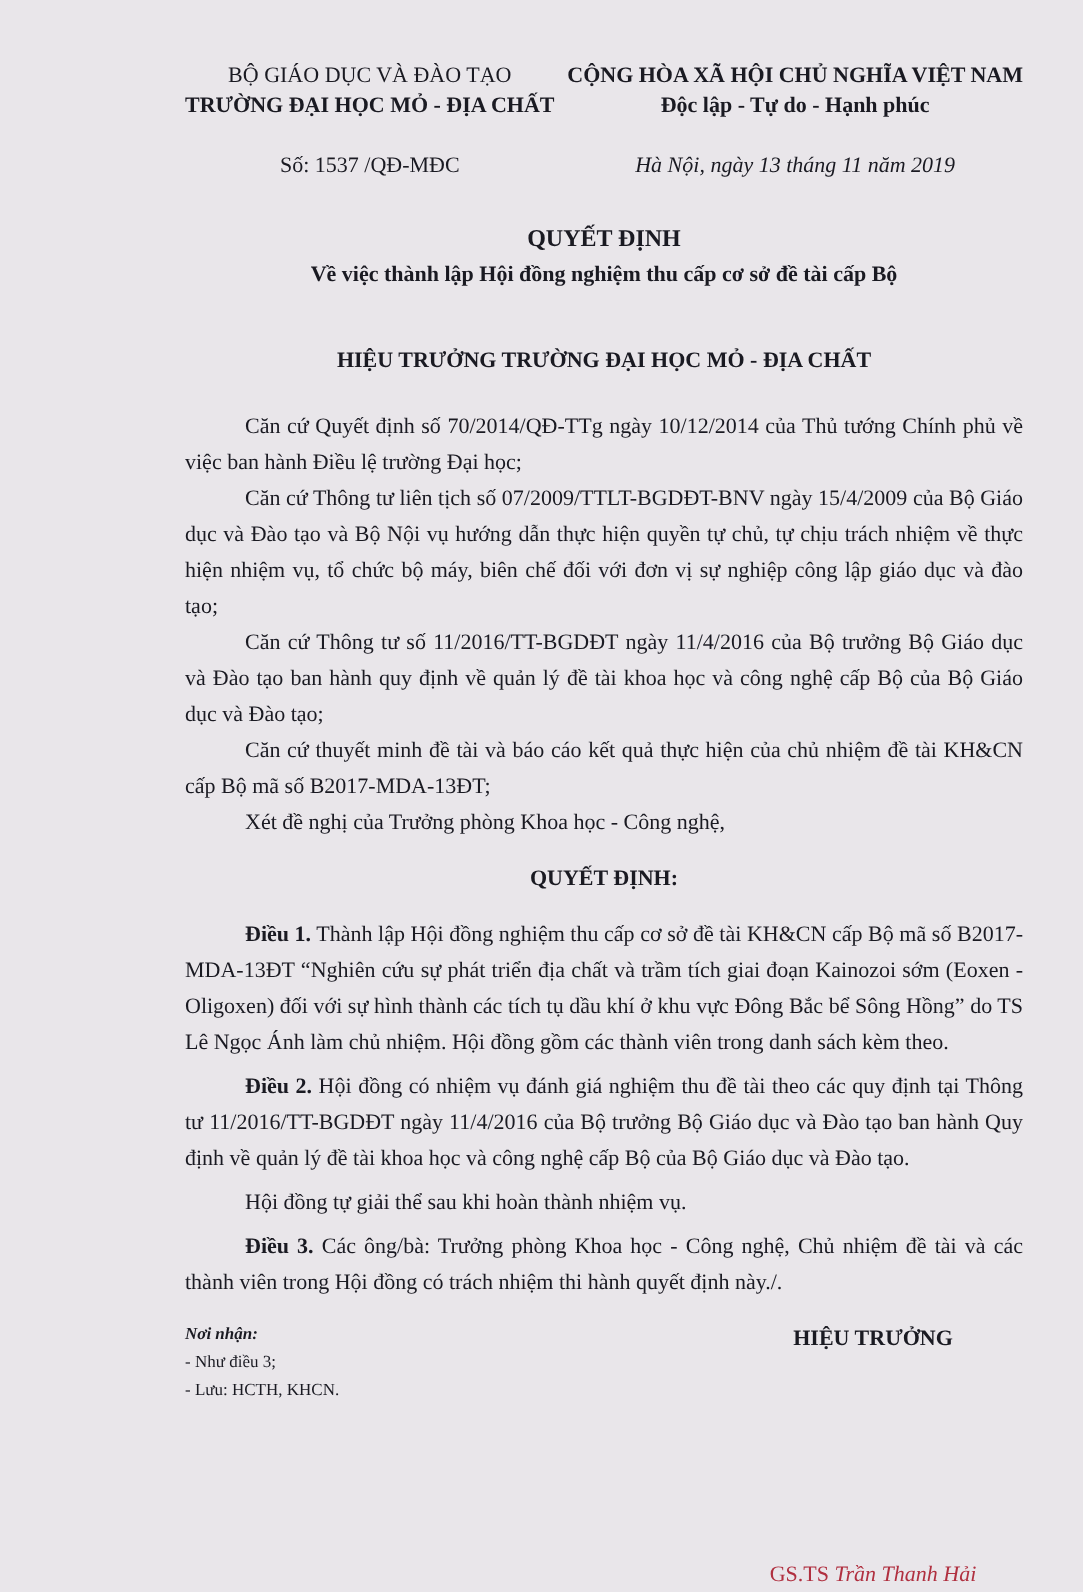BỘ GIÁO DỤC VÀ ĐÀO TẠO
TRƯỜNG ĐẠI HỌC MỎ - ĐỊA CHẤT
Số: 1537 /QĐ-MĐC
CỘNG HÒA XÃ HỘI CHỦ NGHĨA VIỆT NAM
Độc lập - Tự do - Hạnh phúc
Hà Nội, ngày 13 tháng 11 năm 2019
QUYẾT ĐỊNH
Về việc thành lập Hội đồng nghiệm thu cấp cơ sở đề tài cấp Bộ
HIỆU TRƯỞNG TRƯỜNG ĐẠI HỌC MỎ - ĐỊA CHẤT
Căn cứ Quyết định số 70/2014/QĐ-TTg ngày 10/12/2014 của Thủ tướng Chính phủ về việc ban hành Điều lệ trường Đại học;
Căn cứ Thông tư liên tịch số 07/2009/TTLT-BGDĐT-BNV ngày 15/4/2009 của Bộ Giáo dục và Đào tạo và Bộ Nội vụ hướng dẫn thực hiện quyền tự chủ, tự chịu trách nhiệm về thực hiện nhiệm vụ, tổ chức bộ máy, biên chế đối với đơn vị sự nghiệp công lập giáo dục và đào tạo;
Căn cứ Thông tư số 11/2016/TT-BGDĐT ngày 11/4/2016 của Bộ trưởng Bộ Giáo dục và Đào tạo ban hành quy định về quản lý đề tài khoa học và công nghệ cấp Bộ của Bộ Giáo dục và Đào tạo;
Căn cứ thuyết minh đề tài và báo cáo kết quả thực hiện của chủ nhiệm đề tài KH&CN cấp Bộ mã số B2017-MDA-13ĐT;
Xét đề nghị của Trưởng phòng Khoa học - Công nghệ,
QUYẾT ĐỊNH:
Điều 1. Thành lập Hội đồng nghiệm thu cấp cơ sở đề tài KH&CN cấp Bộ mã số B2017-MDA-13ĐT “Nghiên cứu sự phát triển địa chất và trầm tích giai đoạn Kainozoi sớm (Eoxen - Oligoxen) đối với sự hình thành các tích tụ dầu khí ở khu vực Đông Bắc bể Sông Hồng” do TS Lê Ngọc Ánh làm chủ nhiệm. Hội đồng gồm các thành viên trong danh sách kèm theo.
Điều 2. Hội đồng có nhiệm vụ đánh giá nghiệm thu đề tài theo các quy định tại Thông tư 11/2016/TT-BGDĐT ngày 11/4/2016 của Bộ trưởng Bộ Giáo dục và Đào tạo ban hành Quy định về quản lý đề tài khoa học và công nghệ cấp Bộ của Bộ Giáo dục và Đào tạo.
Hội đồng tự giải thể sau khi hoàn thành nhiệm vụ.
Điều 3. Các ông/bà: Trưởng phòng Khoa học - Công nghệ, Chủ nhiệm đề tài và các thành viên trong Hội đồng có trách nhiệm thi hành quyết định này./.
Nơi nhận:
- Như điều 3;
- Lưu: HCTH, KHCN.
HIỆU TRƯỞNG
GS.TS Trần Thanh Hải